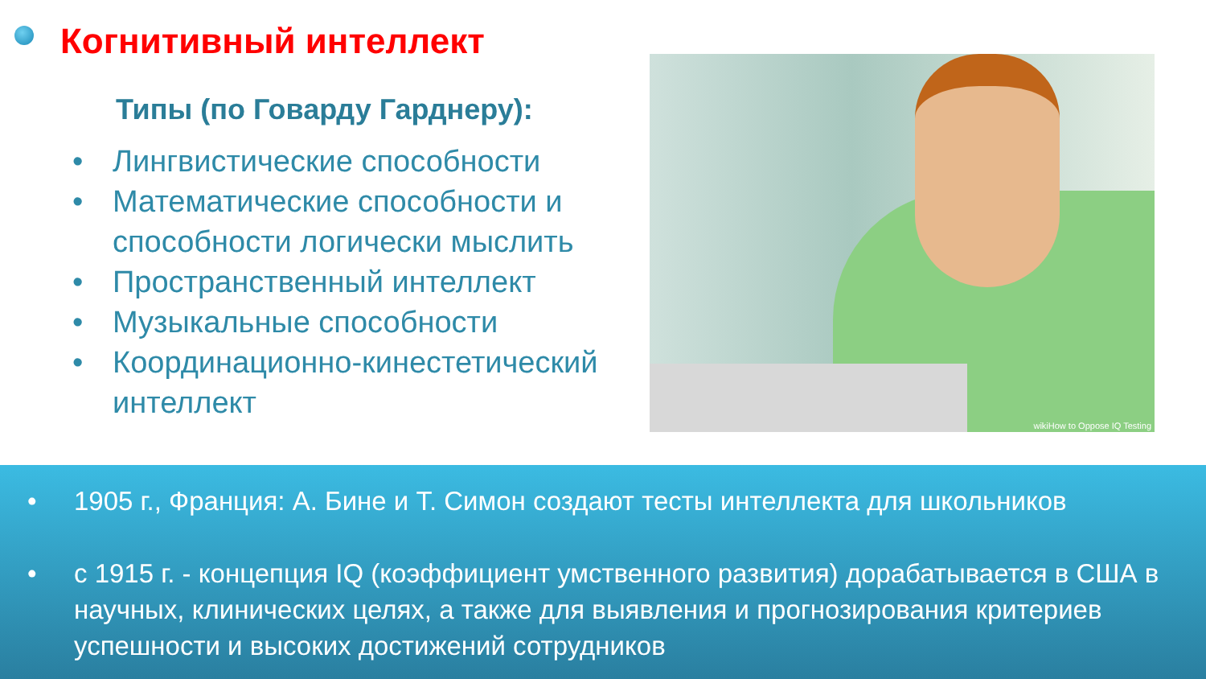Когнитивный интеллект
Типы (по Говарду Гарднеру):
• Лингвистические способности
• Математические способности и способности логически мыслить
• Пространственный интеллект
• Музыкальные способности
• Координационно-кинестетический интеллект
wikiHow to Oppose IQ Testing
• 1905 г., Франция: А. Бине и Т. Симон создают тесты интеллекта для школьников
• с 1915 г. - концепция IQ (коэффициент умственного развития) дорабатывается в США в научных, клинических целях, а также для выявления и прогнозирования критериев успешности и высоких достижений сотрудников